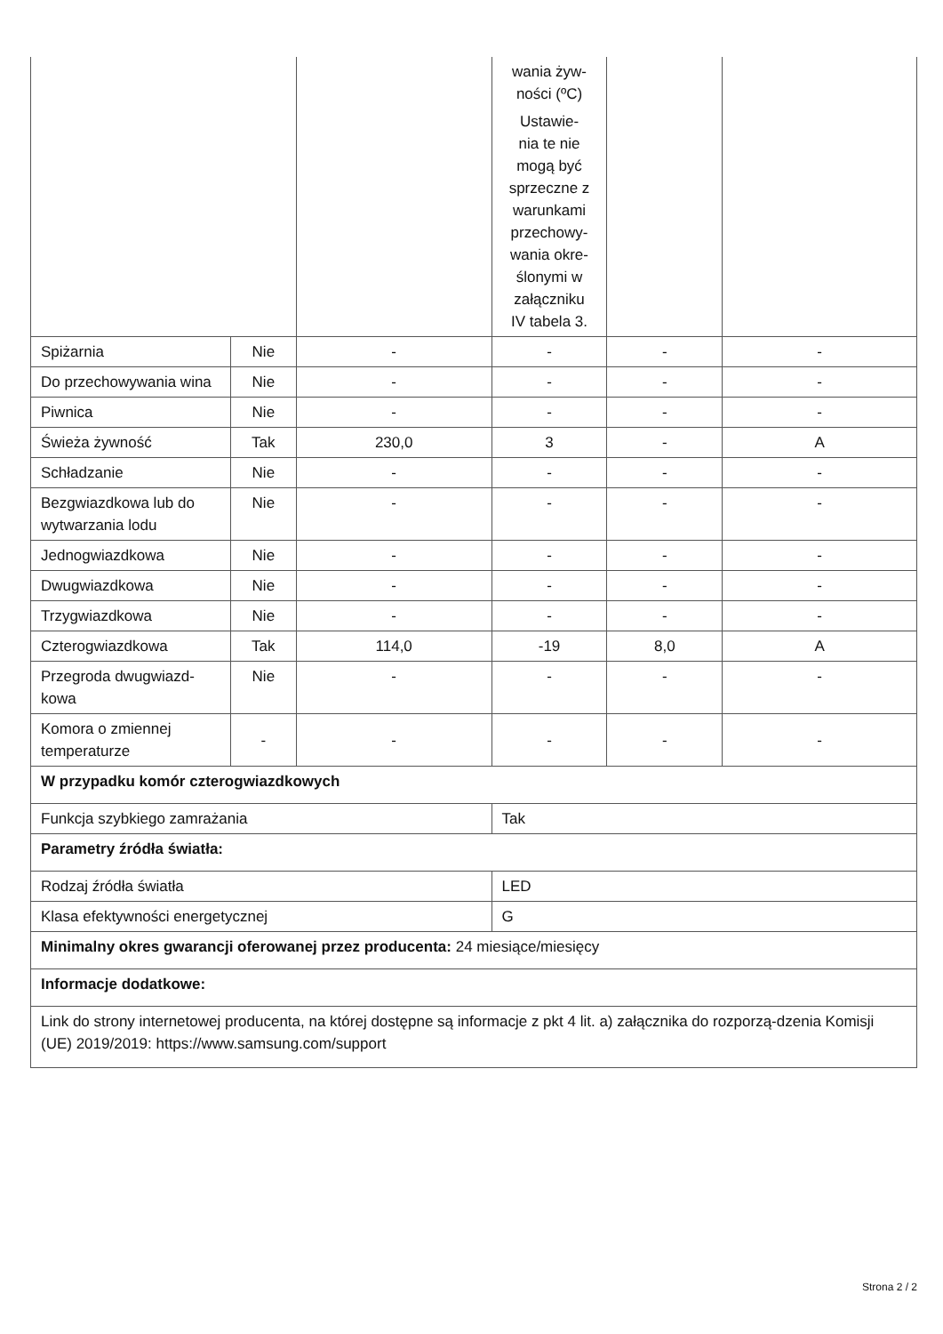| | | | wania żyw- ności (ºC) Ustawie- nia te nie mogą być sprzeczne z warunkami przechowy- wania okre- ślonymi w załączniku IV tabela 3. | | |
| Spiżarnia | Nie | - | - | - | - |
| Do przechowywania wina | Nie | - | - | - | - |
| Piwnica | Nie | - | - | - | - |
| Świeża żywność | Tak | 230,0 | 3 | - | A |
| Schładzanie | Nie | - | - | - | - |
| Bezgwiazdkowa lub do wytwarzania lodu | Nie | - | - | - | - |
| Jednogwiazdkowa | Nie | - | - | - | - |
| Dwugwiazdkowa | Nie | - | - | - | - |
| Trzygwiazdkowa | Nie | - | - | - | - |
| Czterogwiazdkowa | Tak | 114,0 | -19 | 8,0 | A |
| Przegroda dwugwiazd-kowa | Nie | - | - | - | - |
| Komora o zmiennej temperaturze | - | - | - | - | - |
| W przypadku komór czterogwiazdkowych | | | | | |
| Funkcja szybkiego zamrażania | | | Tak | | |
| Parametry źródła światła: | | | | | |
| Rodzaj źródła światła | | | LED | | |
| Klasa efektywności energetycznej | | | G | | |
| Minimalny okres gwarancji oferowanej przez producenta: 24 miesiące/miesięcy | | | | | |
| Informacje dodatkowe: | | | | | |
| Link do strony internetowej producenta, na której dostępne są informacje z pkt 4 lit. a) załącznika do rozporzą-dzenia Komisji (UE) 2019/2019: https://www.samsung.com/support | | | | | |
Strona 2 / 2